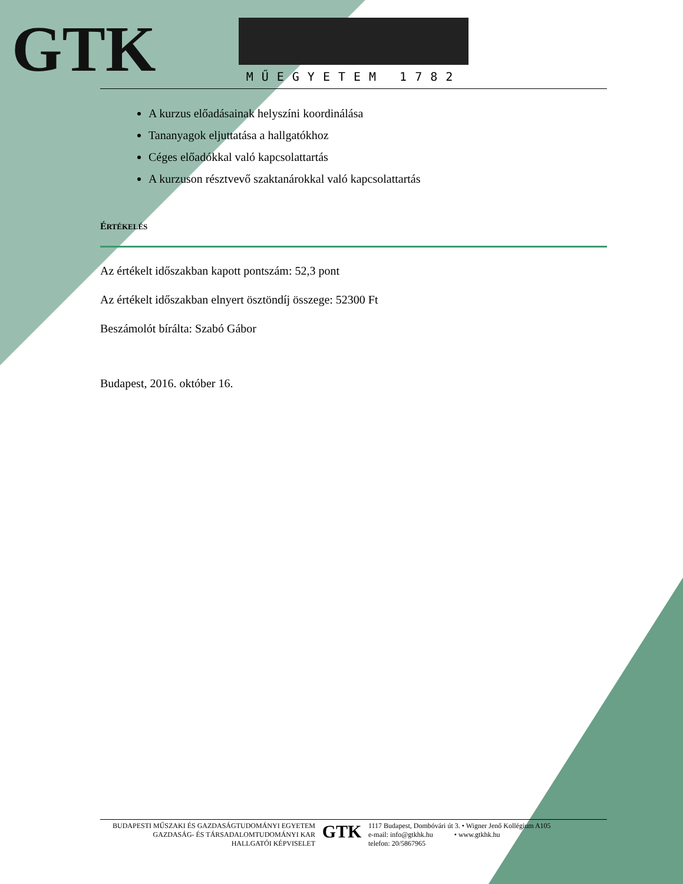GTK MŰEGYETEM 1782
A kurzus előadásainak helyszíni koordinálása
Tananyagok eljuttatása a hallgatókhoz
Céges előadókkal való kapcsolattartás
A kurzuson résztvevő szaktanárokkal való kapcsolattartás
ÉRTÉKELÉS
Az értékelt időszakban kapott pontszám: 52,3 pont
Az értékelt időszakban elnyert ösztöndíj összege: 52300 Ft
Beszámolót bírálta: Szabó Gábor
Budapest, 2016. október 16.
BUDAPESTI MŰSZAKI ÉS GAZDASÁGTUDOMÁNYI EGYETEM
GAZDASÁG- ÉS TÁRSADALOMTUDOMÁNYI KAR
HALLGATÓI KÉPVISELET
GTK
1117 Budapest, Dombóvári út 3. • Wigner Jenő Kollégium A105
e-mail: info@gtkhk.hu • www.gtkhk.hu
telefon: 20/5867965